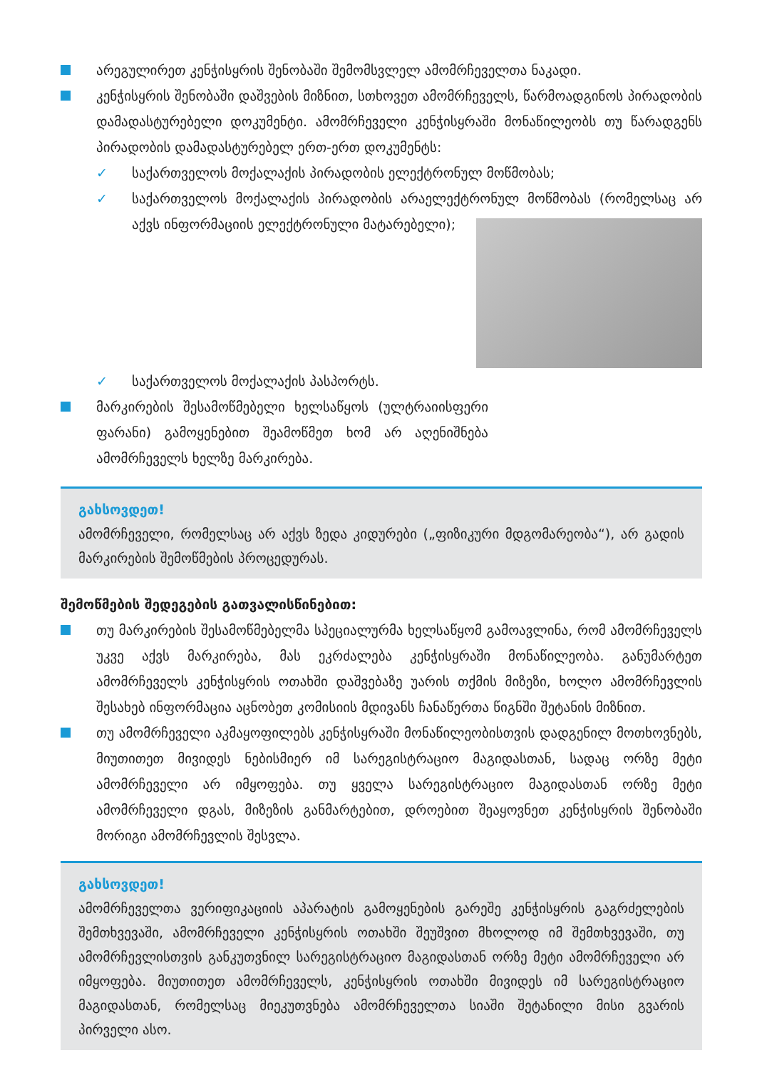არეგულირეთ კენჭისყრის შენობაში შემომსვლელ ამომრჩეველთა ნაკადი.
კენჭისყრის შენობაში დაშვების მიზნით, სთხოვეთ ამომრჩეველს, წარმოადგინოს პირადობის დამადასტურებელი დოკუმენტი. ამომრჩეველი კენჭისყრაში მონაწილეობს თუ წარადგენს პირადობის დამადასტურებელ ერთ-ერთ დოკუმენტს:
✓ საქართველოს მოქალაქის პირადობის ელექტრონულ მოწმობას;
✓ საქართველოს მოქალაქის პირადობის არაელექტრონულ მოწმობას
(რომელსაც არ აქვს ინფორმაციის ელექტრონული მატარებელი);
✓ საქართველოს მოქალაქის პასპორტს.
მარკირების შესამოწმებელი ხელსაწყოს (ულტრაიისფერი ფარანი) გამოყენებით შეამოწმეთ ხომ არ აღენიშნება ამომრჩეველს ხელზე მარკირება.
გახსოვდეთ!
ამომრჩეველი, რომელსაც არ აქვს ზედა კიდურები („ფიზიკური მდგომარეობა“), არ გადის მარკირების შემოწმების პროცედურას.
შემოწმების შედეგების გათვალისწინებით:
თუ მარკირების შესამოწმებელმა სპეციალურმა ხელსაწყომ გამოავლინა, რომ ამომრჩეველს უკვე აქვს მარკირება, მას ეკრძალება კენჭისყრაში მონაწილეობა. განუმარტეთ ამომრჩეველს კენჭისყრის ოთახში დაშვებაზე უარის თქმის მიზეზი, ხოლო ამომრჩევლის შესახებ ინფორმაცია აცნობეთ კომისიის მდივანს ჩანაწერთა წიგნში შეტანის მიზნით.
თუ ამომრჩეველი აკმაყოფილებს კენჭისყრაში მონაწილეობისთვის დადგენილ მოთხოვნებს, მიუთითეთ მივიდეს ნებისმიერ იმ სარეგისტრაციო მაგიდასთან, სადაც ორზე მეტი ამომრჩეველი არ იმყოფება. თუ ყველა სარეგისტრაციო მაგიდასთან ორზე მეტი ამომრჩეველი დგას, მიზეზის განმარტებით, დროებით შეაყოვნეთ კენჭისყრის შენობაში მორიგი ამომრჩევლის შესვლა.
გახსოვდეთ!
ამომრჩეველთა ვერიფიკაციის აპარატის გამოყენების გარეშე კენჭისყრის გაგრძელების შემთხვევაში, ამომრჩეველი კენჭისყრის ოთახში შეუშვით მხოლოდ იმ შემთხვევაში, თუ ამომრჩევლისთვის განკუთვნილ სარეგისტრაციო მაგიდასთან ორზე მეტი ამომრჩეველი არ იმყოფება. მიუთითეთ ამომრჩეველს, კენჭისყრის ოთახში მივიდეს იმ სარეგისტრაციო მაგიდასთან, რომელსაც მიეკუთვნება ამომრჩეველთა სიაში შეტანილი მისი გვარის პირველი ასო.